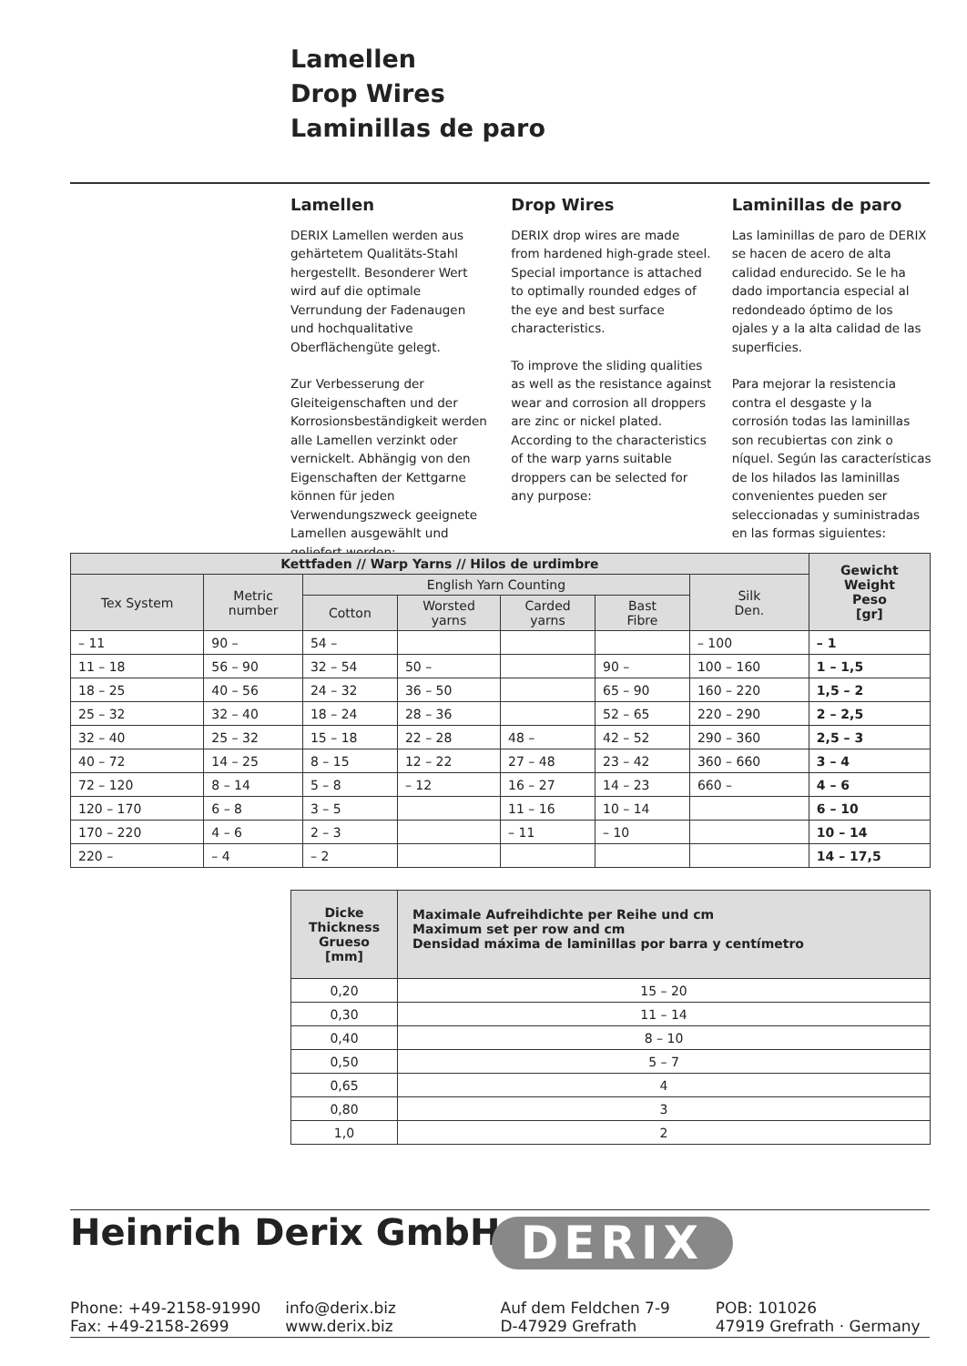Lamellen
Drop Wires
Laminillas de paro
Lamellen
DERIX Lamellen werden aus gehärtetem Qualitäts-Stahl hergestellt. Besonderer Wert wird auf die optimale Verrundung der Fadenaugen und hochqualitative Oberflächengüte gelegt.
Zur Verbesserung der Gleiteigenschaften und der Korrosionsbeständigkeit werden alle Lamellen verzinkt oder vernickelt. Abhängig von den Eigenschaften der Kettgarne können für jeden Verwendungszweck geeignete Lamellen ausgewählt und geliefert werden:
Drop Wires
DERIX drop wires are made from hardened high-grade steel. Special importance is attached to optimally rounded edges of the eye and best surface characteristics.
To improve the sliding qualities as well as the resistance against wear and corrosion all droppers are zinc or nickel plated. According to the characteristics of the warp yarns suitable droppers can be selected for any purpose:
Laminillas de paro
Las laminillas de paro de DERIX se hacen de acero de alta calidad endurecido. Se le ha dado importancia especial al redondeado óptimo de los ojales y a la alta calidad de las superficies.
Para mejorar la resistencia contra el desgaste y la corrosión todas las laminillas son recubiertas con zink o níquel. Según las características de los hilados las laminillas convenientes pueden ser seleccionadas y suministradas en las formas siguientes:
| Kettfaden // Warp Yarns // Hilos de urdimbre | | | | | | | Gewicht Weight Peso [gr] |
| --- | --- | --- | --- | --- | --- | --- | --- |
| Tex System | Metric number | English Yarn Counting | | | | Silk Den. | |
| | | Cotton | Worsted yarns | Carded yarns | Bast Fibre | | |
| – 11 | 90 – | 54 – | | | | – 100 | – 1 |
| 11 – 18 | 56 – 90 | 32 – 54 | 50 – | | 90 – | 100 – 160 | 1 – 1,5 |
| 18 – 25 | 40 – 56 | 24 – 32 | 36 – 50 | | 65 – 90 | 160 – 220 | 1,5 – 2 |
| 25 – 32 | 32 – 40 | 18 – 24 | 28 – 36 | | 52 – 65 | 220 – 290 | 2 – 2,5 |
| 32 – 40 | 25 – 32 | 15 – 18 | 22 – 28 | 48 – | 42 – 52 | 290 – 360 | 2,5 – 3 |
| 40 – 72 | 14 – 25 | 8 – 15 | 12 – 22 | 27 – 48 | 23 – 42 | 360 – 660 | 3 – 4 |
| 72 – 120 | 8 – 14 | 5 – 8 | – 12 | 16 – 27 | 14 – 23 | 660 – | 4 – 6 |
| 120 – 170 | 6 – 8 | 3 – 5 | | 11 – 16 | 10 – 14 | | 6 – 10 |
| 170 – 220 | 4 – 6 | 2 – 3 | | – 11 | – 10 | | 10 – 14 |
| 220 – | – 4 | – 2 | | | | | 14 – 17,5 |
| Dicke Thickness Grueso [mm] | Maximale Aufreihdichte per Reihe und cm Maximum set per row and cm Densidad máxima de laminillas por barra y centímetro |
| --- | --- |
| 0,20 | 15 – 20 |
| 0,30 | 11 – 14 |
| 0,40 | 8 – 10 |
| 0,50 | 5 – 7 |
| 0,65 | 4 |
| 0,80 | 3 |
| 1,0 | 2 |
Heinrich Derix GmbH DERIX
Phone: +49-2158-91990
Fax: +49-2158-2699
info@derix.biz
www.derix.biz
Auf dem Feldchen 7-9
D-47929 Grefrath
POB: 101026
47919 Grefrath · Germany